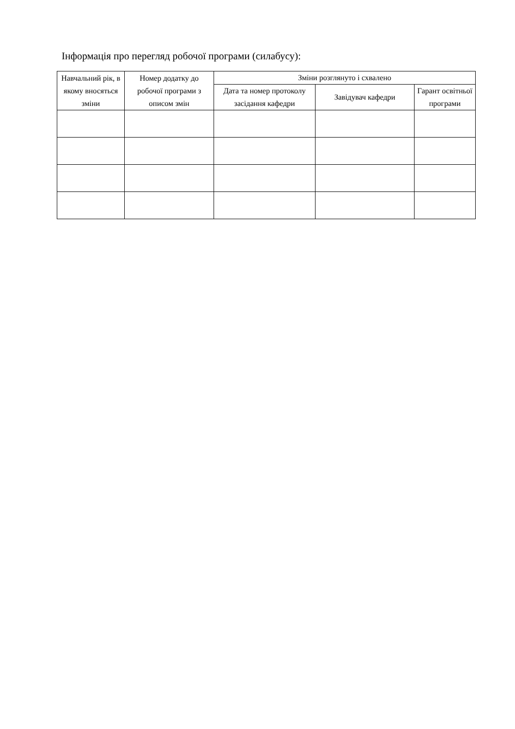Інформація про перегляд робочої програми (силабусу):
| Навчальний рік, в якому вносяться зміни | Номер додатку до робочої програми з описом змін | Зміни розглянуто і схвалено | | |
| --- | --- | --- | --- | --- |
| | | Дата та номер протоколу засідання кафедри | Завідувач кафедри | Гарант освітньої програми |